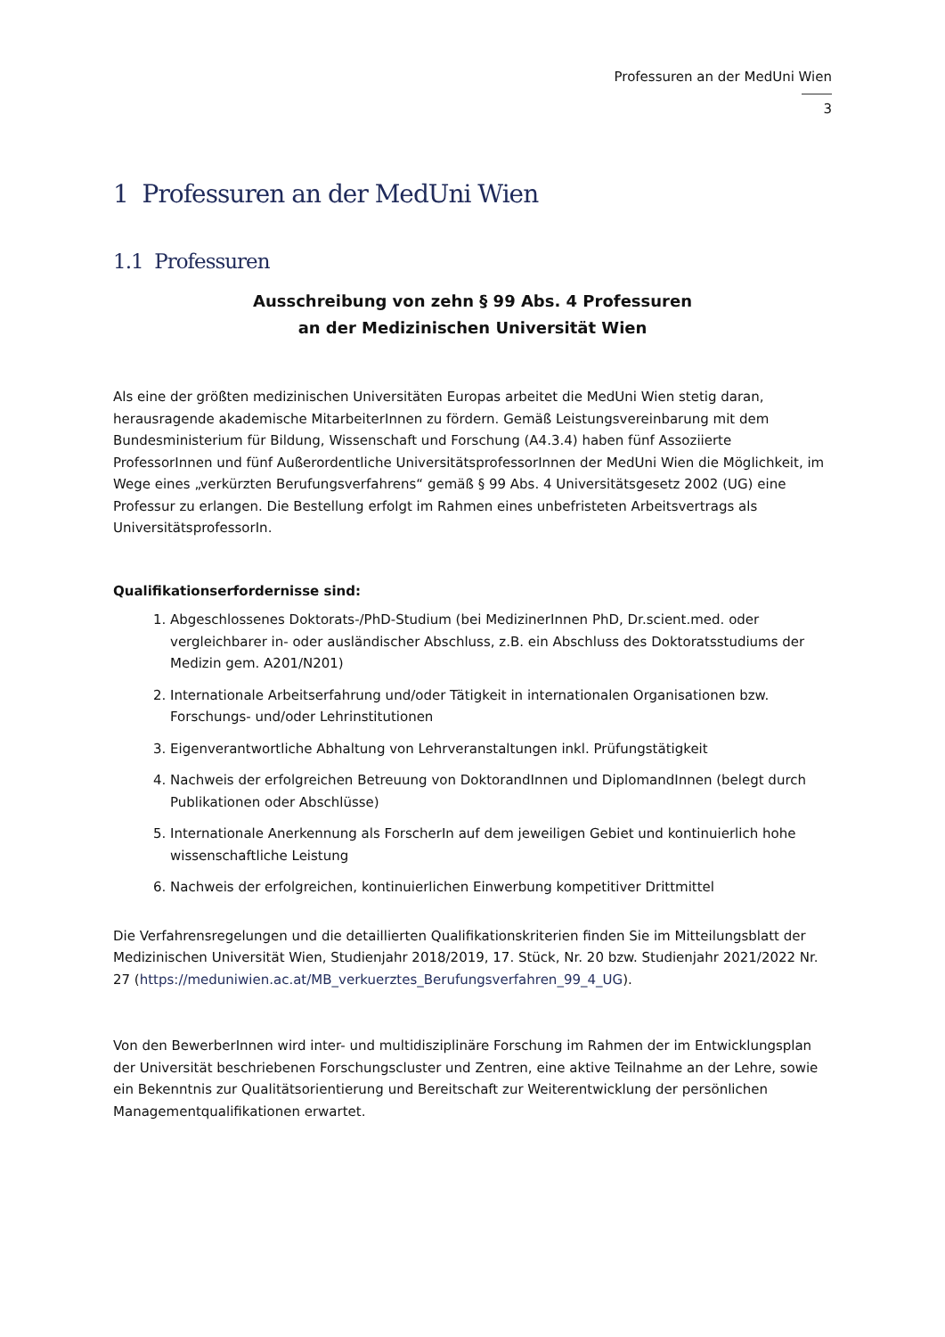Professuren an der MedUni Wien
3
1 Professuren an der MedUni Wien
1.1 Professuren
Ausschreibung von zehn § 99 Abs. 4 Professuren
an der Medizinischen Universität Wien
Als eine der größten medizinischen Universitäten Europas arbeitet die MedUni Wien stetig daran, herausragende akademische MitarbeiterInnen zu fördern. Gemäß Leistungsvereinbarung mit dem Bundesministerium für Bildung, Wissenschaft und Forschung (A4.3.4) haben fünf Assoziierte ProfessorInnen und fünf Außerordentliche UniversitätsprofessorInnen der MedUni Wien die Möglichkeit, im Wege eines „verkürzten Berufungsverfahrens“ gemäß § 99 Abs. 4 Universitätsgesetz 2002 (UG) eine Professur zu erlangen. Die Bestellung erfolgt im Rahmen eines unbefristeten Arbeitsvertrags als UniversitätsprofessorIn.
Qualifikationserfordernisse sind:
1. Abgeschlossenes Doktorats-/PhD-Studium (bei MedizinerInnen PhD, Dr.scient.med. oder vergleichbarer in- oder ausländischer Abschluss, z.B. ein Abschluss des Doktoratsstudiums der Medizin gem. A201/N201)
2. Internationale Arbeitserfahrung und/oder Tätigkeit in internationalen Organisationen bzw. Forschungs- und/oder Lehrinstitutionen
3. Eigenverantwortliche Abhaltung von Lehrveranstaltungen inkl. Prüfungstätigkeit
4. Nachweis der erfolgreichen Betreuung von DoktorandInnen und DiplomandInnen (belegt durch Publikationen oder Abschlüsse)
5. Internationale Anerkennung als ForscherIn auf dem jeweiligen Gebiet und kontinuierlich hohe wissenschaftliche Leistung
6. Nachweis der erfolgreichen, kontinuierlichen Einwerbung kompetitiver Drittmittel
Die Verfahrensregelungen und die detaillierten Qualifikationskriterien finden Sie im Mitteilungsblatt der Medizinischen Universität Wien, Studienjahr 2018/2019, 17. Stück, Nr. 20 bzw. Studienjahr 2021/2022 Nr. 27 (https://meduniwien.ac.at/MB_verkuerztes_Berufungsverfahren_99_4_UG).
Von den BewerberInnen wird inter- und multidisziplinäre Forschung im Rahmen der im Entwicklungsplan der Universität beschriebenen Forschungscluster und Zentren, eine aktive Teilnahme an der Lehre, sowie ein Bekenntnis zur Qualitätsorientierung und Bereitschaft zur Weiterentwicklung der persönlichen Managementqualifikationen erwartet.